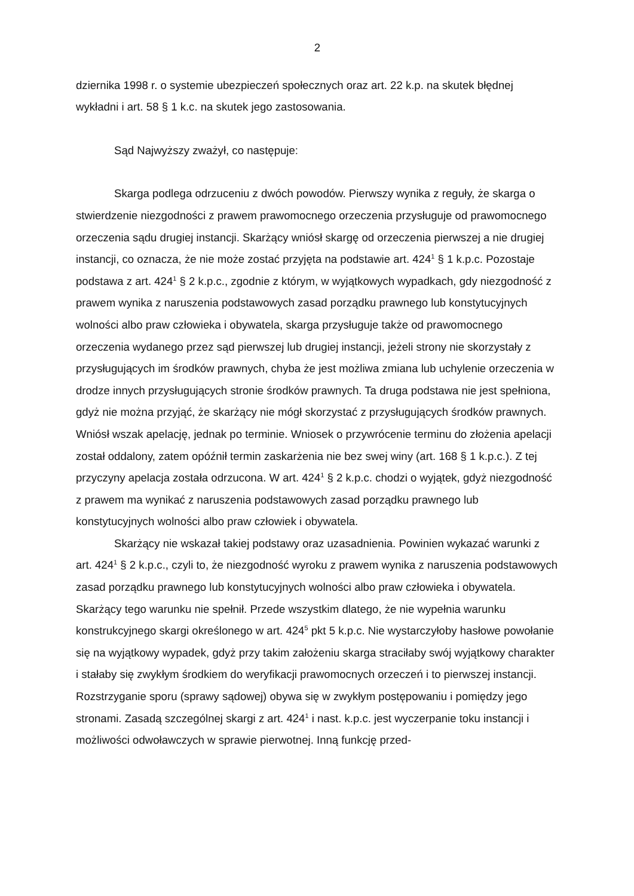2
dziernika 1998 r. o systemie ubezpieczeń społecznych oraz art. 22 k.p. na skutek błędnej wykładni i art. 58 § 1 k.c. na skutek jego zastosowania.
Sąd Najwyższy zważył, co następuje:
Skarga podlega odrzuceniu z dwóch powodów. Pierwszy wynika z reguły, że skarga o stwierdzenie niezgodności z prawem prawomocnego orzeczenia przysługuje od prawomocnego orzeczenia sądu drugiej instancji. Skarżący wniósł skargę od orzeczenia pierwszej a nie drugiej instancji, co oznacza, że nie może zostać przyjęta na podstawie art. 424<sup>1</sup> § 1 k.p.c. Pozostaje podstawa z art. 424<sup>1</sup> § 2 k.p.c., zgodnie z którym, w wyjątkowych wypadkach, gdy niezgodność z prawem wynika z naruszenia podstawowych zasad porządku prawnego lub konstytucyjnych wolności albo praw człowieka i obywatela, skarga przysługuje także od prawomocnego orzeczenia wydanego przez sąd pierwszej lub drugiej instancji, jeżeli strony nie skorzystały z przysługujących im środków prawnych, chyba że jest możliwa zmiana lub uchylenie orzeczenia w drodze innych przysługujących stronie środków prawnych. Ta druga podstawa nie jest spełniona, gdyż nie można przyjąć, że skarżący nie mógł skorzystać z przysługujących środków prawnych. Wniósł wszak apelację, jednak po terminie. Wniosek o przywrócenie terminu do złożenia apelacji został oddalony, zatem opóźnił termin zaskarżenia nie bez swej winy (art. 168 § 1 k.p.c.). Z tej przyczyny apelacja została odrzucona. W art. 424<sup>1</sup> § 2 k.p.c. chodzi o wyjątek, gdyż niezgodność z prawem ma wynikać z naruszenia podstawowych zasad porządku prawnego lub konstytucyjnych wolności albo praw człowiek i obywatela.
Skarżący nie wskazał takiej podstawy oraz uzasadnienia. Powinien wykazać warunki z art. 424<sup>1</sup> § 2 k.p.c., czyli to, że niezgodność wyroku z prawem wynika z naruszenia podstawowych zasad porządku prawnego lub konstytucyjnych wolności albo praw człowieka i obywatela. Skarżący tego warunku nie spełnił. Przede wszystkim dlatego, że nie wypełnia warunku konstrukcyjnego skargi określonego w art. 424<sup>5</sup> pkt 5 k.p.c. Nie wystarczyłoby hasłowe powołanie się na wyjątkowy wypadek, gdyż przy takim założeniu skarga straciłaby swój wyjątkowy charakter i stałaby się zwykłym środkiem do weryfikacji prawomocnych orzeczeń i to pierwszej instancji. Rozstrzyganie sporu (sprawy sądowej) obywa się w zwykłym postępowaniu i pomiędzy jego stronami. Zasadą szczególnej skargi z art. 424<sup>1</sup> i nast. k.p.c. jest wyczerpanie toku instancji i możliwości odwoławczych w sprawie pierwotnej. Inną funkcję przed-